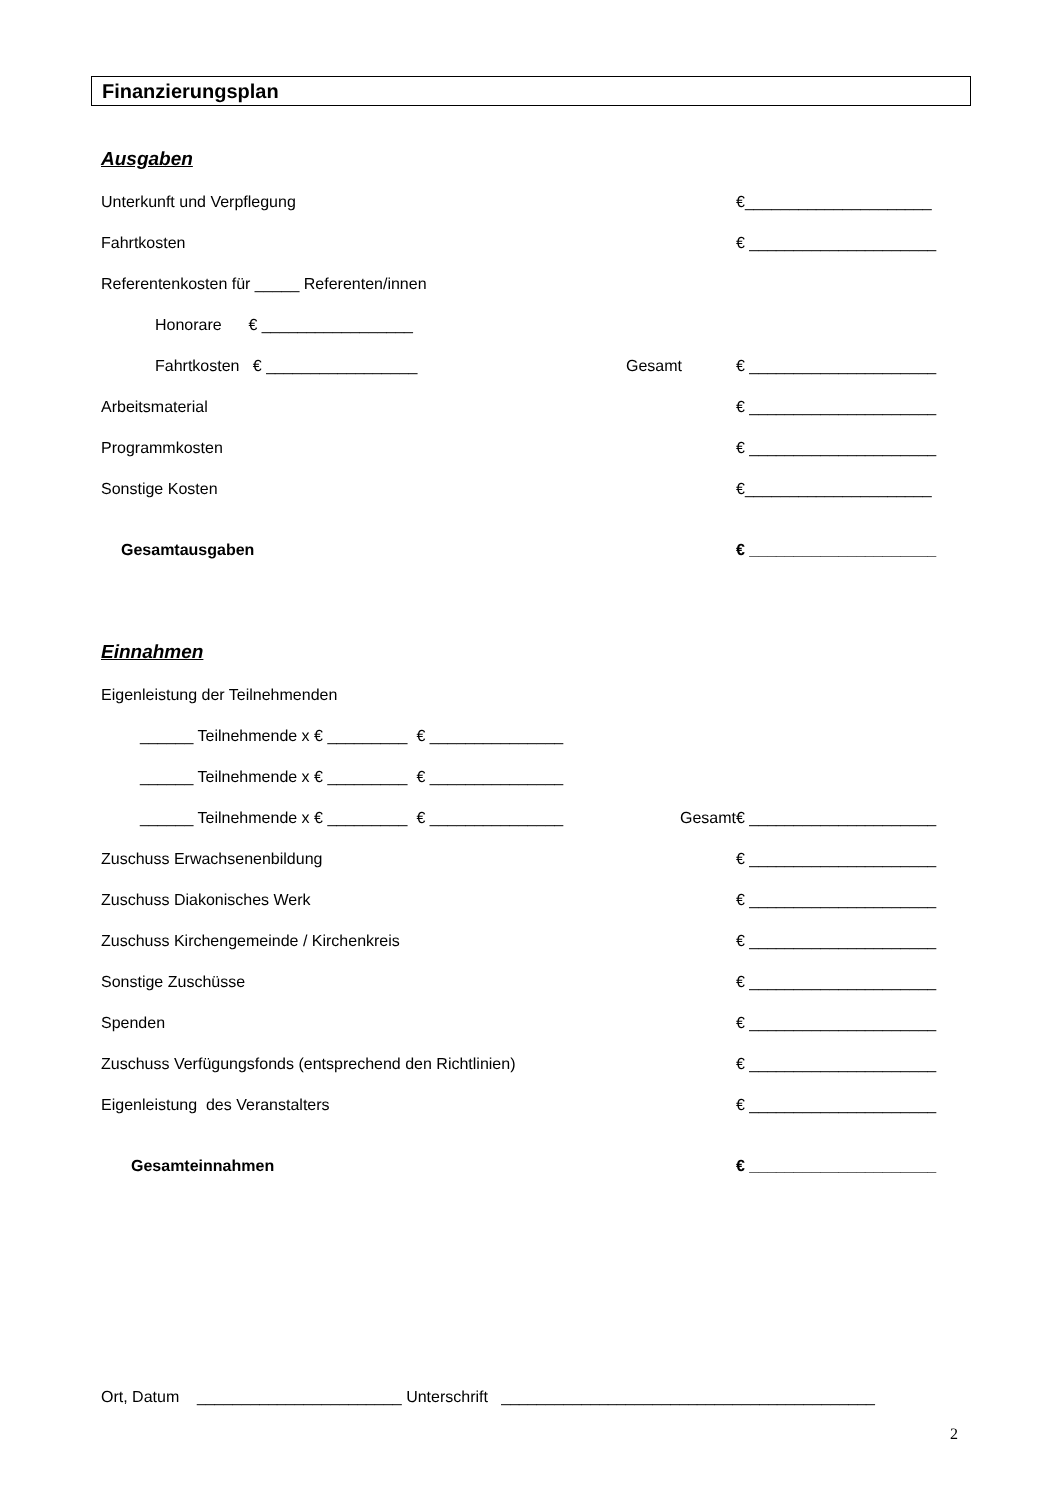Finanzierungsplan
Ausgaben
Unterkunft und Verpflegung
€_____________________
Fahrtkosten
€ _____________________
Referentenkosten für _____ Referenten/innen
Honorare € _________________
Fahrtkosten € _________________
Gesamt
€ _____________________
Arbeitsmaterial
€ _____________________
Programmkosten
€ _____________________
Sonstige Kosten
€_____________________
Gesamtausgaben
€ _____________________
Einnahmen
Eigenleistung der Teilnehmenden
______ Teilnehmende x € _________ € _______________
______ Teilnehmende x € _________ € _______________
______ Teilnehmende x € _________ € _______________
Gesamt
€ _____________________
Zuschuss Erwachsenenbildung
€ _____________________
Zuschuss Diakonisches Werk
€ _____________________
Zuschuss Kirchengemeinde / Kirchenkreis
€ _____________________
Sonstige Zuschüsse
€ _____________________
Spenden
€ _____________________
Zuschuss Verfügungsfonds (entsprechend den Richtlinien)
€ _____________________
Eigenleistung des Veranstalters
€ _____________________
Gesamteinnahmen
€ _____________________
Ort, Datum _______________________ Unterschrift __________________________________________
2